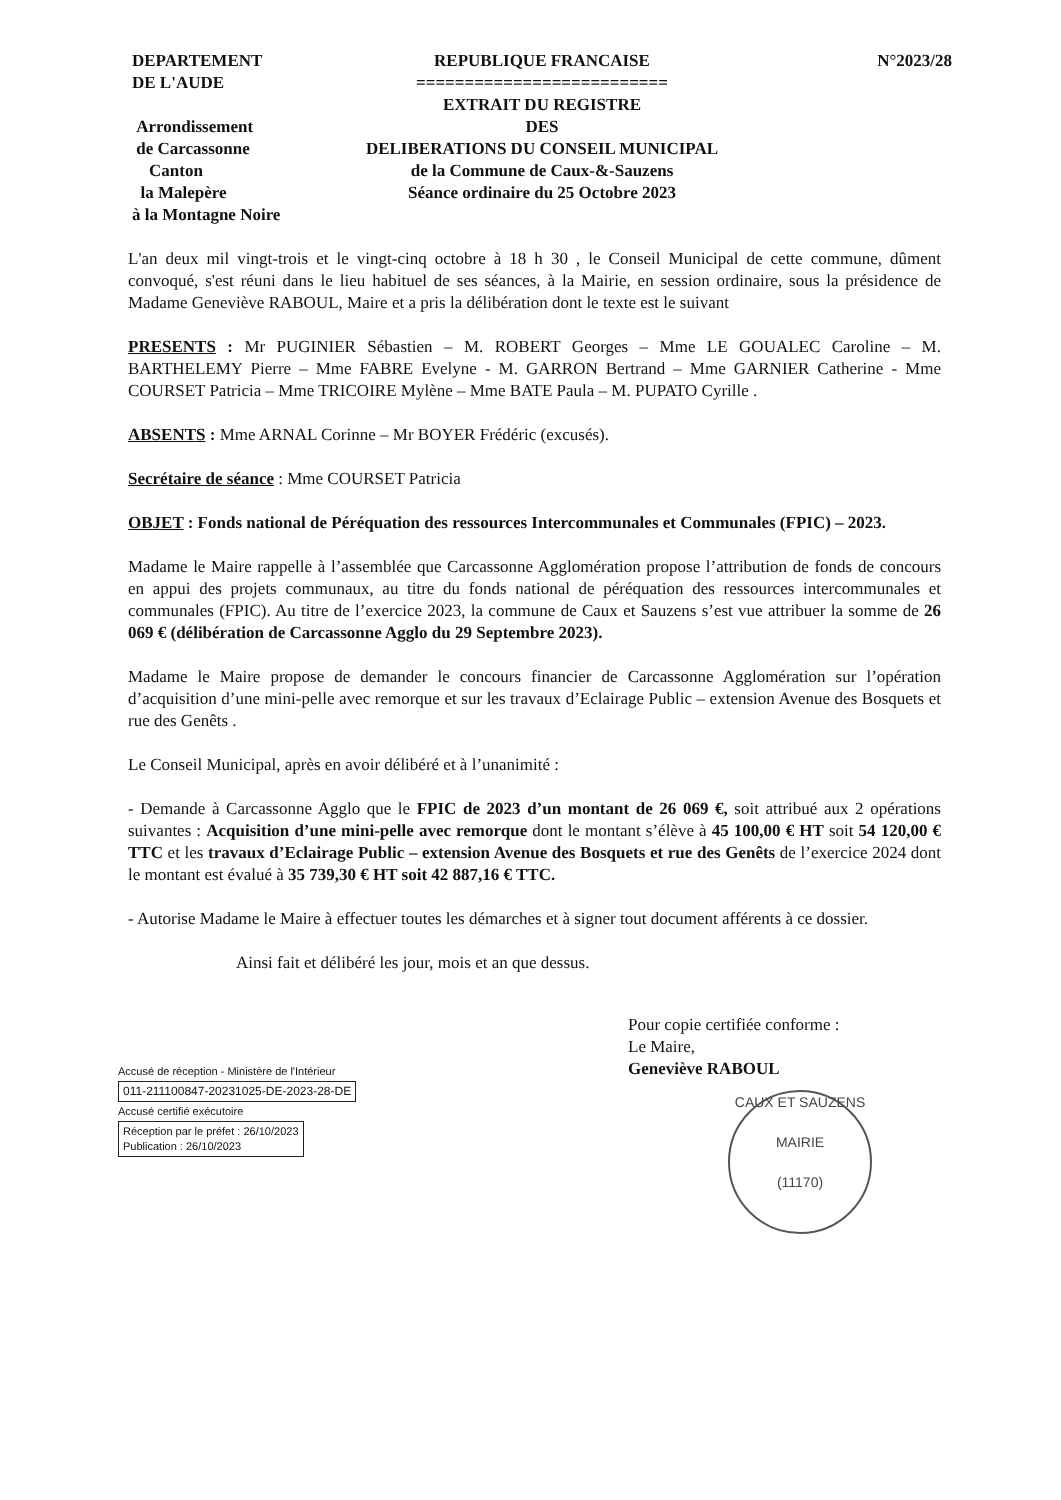DEPARTEMENT
DE L'AUDE
Arrondissement
de Carcassonne
Canton
la Malepère
à la Montagne Noire
REPUBLIQUE FRANCAISE
==========================
EXTRAIT DU REGISTRE
DES
DELIBERATIONS DU CONSEIL MUNICIPAL
de la Commune de Caux-&-Sauzens
Séance ordinaire du 25 Octobre 2023
N°2023/28
L'an deux mil vingt-trois et le vingt-cinq octobre à 18 h 30 , le Conseil Municipal de cette commune, dûment convoqué, s'est réuni dans le lieu habituel de ses séances, à la Mairie, en session ordinaire, sous la présidence de Madame Geneviève RABOUL, Maire et a pris la délibération dont le texte est le suivant
PRESENTS : Mr PUGINIER Sébastien – M. ROBERT Georges – Mme LE GOUALEC Caroline – M. BARTHELEMY Pierre – Mme FABRE Evelyne - M. GARRON Bertrand – Mme GARNIER Catherine - Mme COURSET Patricia – Mme TRICOIRE Mylène – Mme BATE Paula – M. PUPATO Cyrille .
ABSENTS : Mme ARNAL Corinne – Mr BOYER Frédéric (excusés).
Secrétaire de séance : Mme COURSET Patricia
OBJET : Fonds national de Péréquation des ressources Intercommunales et Communales (FPIC) – 2023.
Madame le Maire rappelle à l’assemblée que Carcassonne Agglomération propose l’attribution de fonds de concours en appui des projets communaux, au titre du fonds national de péréquation des ressources intercommunales et communales (FPIC). Au titre de l’exercice 2023, la commune de Caux et Sauzens s’est vue attribuer la somme de 26 069 € (délibération de Carcassonne Agglo du 29 Septembre 2023).
Madame le Maire propose de demander le concours financier de Carcassonne Agglomération sur l’opération d’acquisition d’une mini-pelle avec remorque et sur les travaux d’Eclairage Public – extension Avenue des Bosquets et rue des Genêts .
Le Conseil Municipal, après en avoir délibéré et à l’unanimité :
- Demande à Carcassonne Agglo que le FPIC de 2023 d’un montant de 26 069 €, soit attribué aux 2 opérations suivantes : Acquisition d’une mini-pelle avec remorque dont le montant s’élève à 45 100,00 € HT soit 54 120,00 € TTC et les travaux d’Eclairage Public – extension Avenue des Bosquets et rue des Genêts de l’exercice 2024 dont le montant est évalué à 35 739,30 € HT soit 42 887,16 € TTC.
- Autorise Madame le Maire à effectuer toutes les démarches et à signer tout document afférents à ce dossier.
Ainsi fait et délibéré les jour, mois et an que dessus.
Accusé de réception - Ministère de l'Intérieur
011-211100847-20231025-DE-2023-28-DE
Accusé certifié exécutoire
Réception par le préfet : 26/10/2023
Publication : 26/10/2023
Pour copie certifiée conforme :
Le Maire,
Geneviève RABOUL
CAUX ET SAUZENS
MAIRIE
(11170)